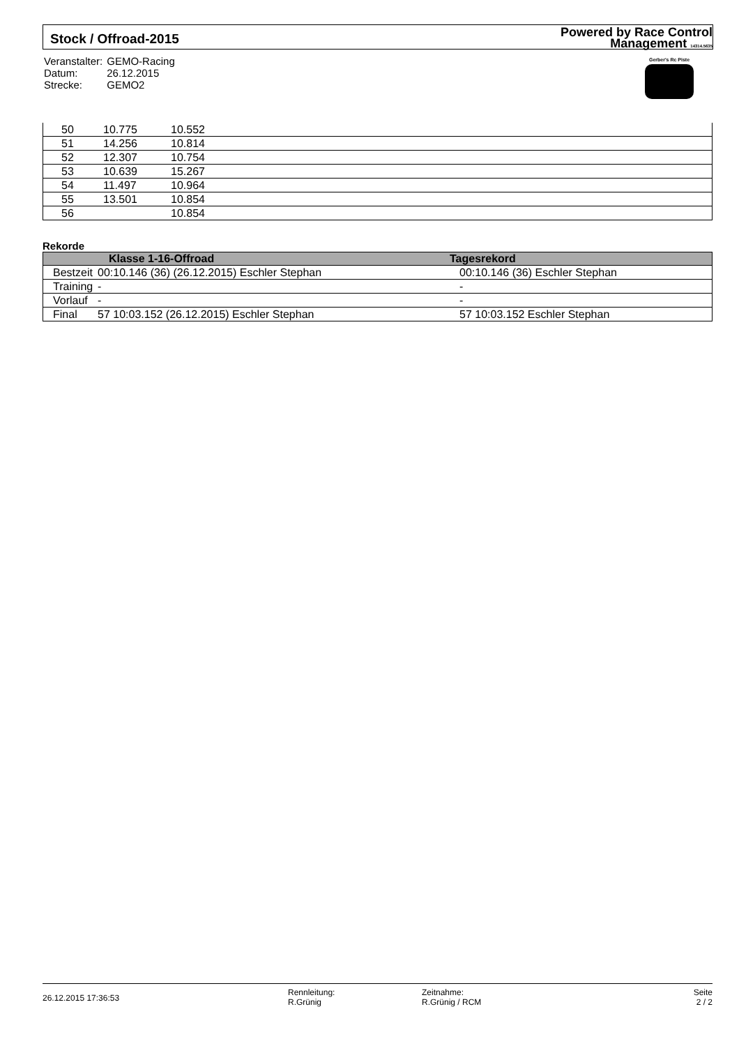Stock / Offroad-2015
Powered by Race Control
Management 14314.5635
| Veranstalter: | GEMO-Racing |
| Datum: | 26.12.2015 |
| Strecke: | GEMO2 |
Gerber's Rc Piste
| | 50 | 10.775 | 10.552 |
| | 51 | 14.256 | 10.814 |
| | 52 | 12.307 | 10.754 |
| | 53 | 10.639 | 15.267 |
| | 54 | 11.497 | 10.964 |
| | 55 | 13.501 | 10.854 |
| | 56 | | 10.854 |
Rekorde
| | Klasse 1-16-Offroad | Tagesrekord |
| --- | --- | --- |
| Bestzeit | 00:10.146 (36) (26.12.2015) Eschler Stephan | 00:10.146 (36) Eschler Stephan |
| Training | - | - |
| Vorlauf | - | - |
| Final | 57 10:03.152 (26.12.2015) Eschler Stephan | 57 10:03.152 Eschler Stephan |
26.12.2015 17:36:53
Rennleitung:
R.Grünig
Zeitnahme:
R.Grünig / RCM
Seite
2 / 2